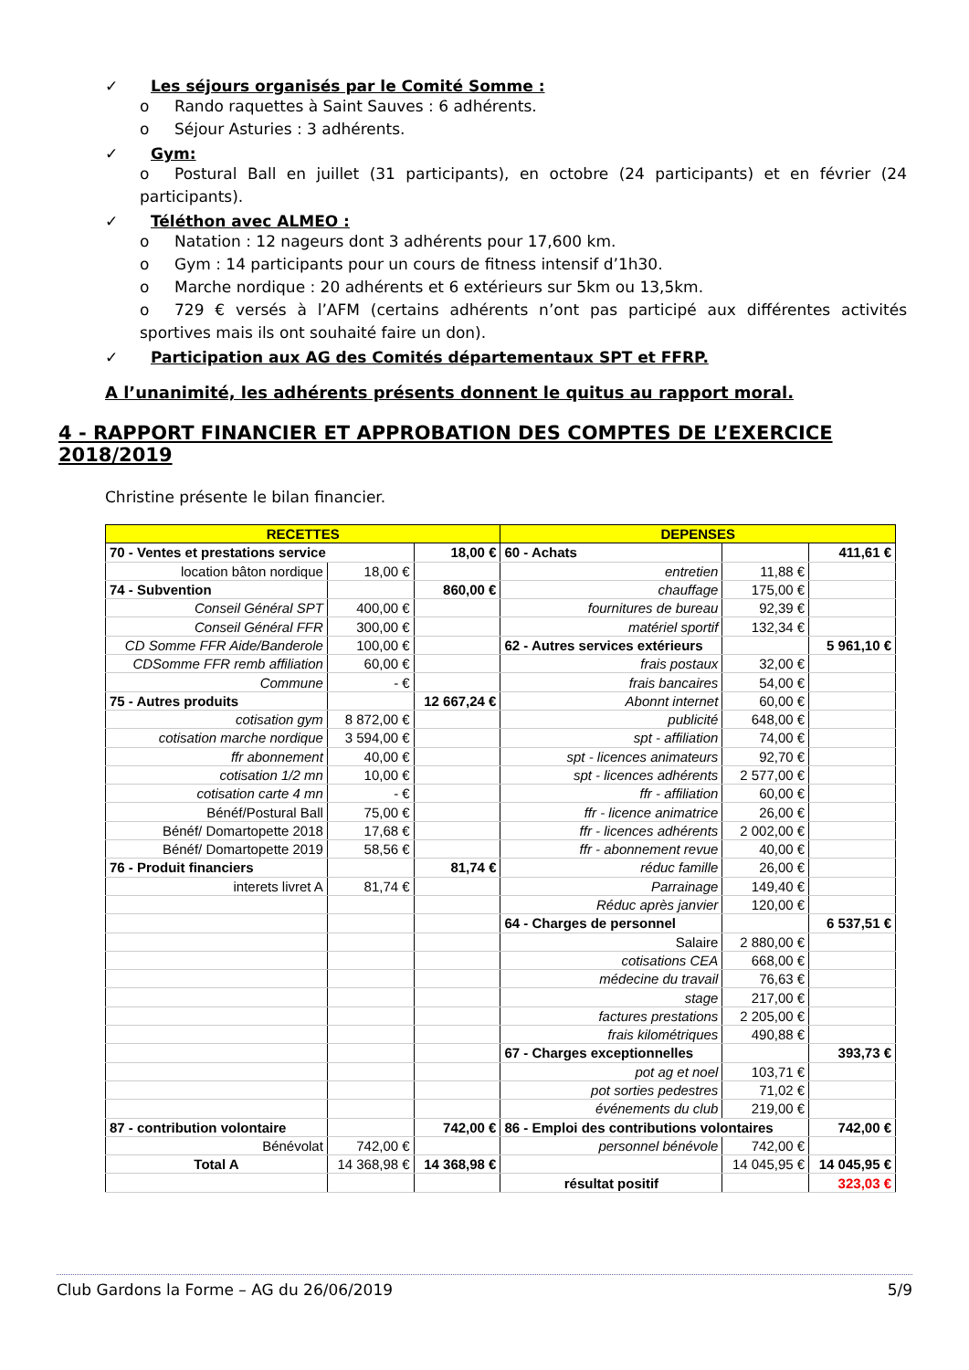✓ Les séjours organisés par le Comité Somme :
o Rando raquettes à Saint Sauves : 6 adhérents.
o Séjour Asturies : 3 adhérents.
✓ Gym:
o Postural Ball en juillet (31 participants), en octobre (24 participants) et en février (24 participants).
✓ Téléthon avec ALMEO :
o Natation : 12 nageurs dont 3 adhérents pour 17,600 km.
o Gym : 14 participants pour un cours de fitness intensif d’1h30.
o Marche nordique : 20 adhérents et 6 extérieurs sur 5km ou 13,5km.
o 729 € versés à l’AFM (certains adhérents n’ont pas participé aux différentes activités sportives mais ils ont souhaité faire un don).
✓ Participation aux AG des Comités départementaux SPT et FFRP.
A l’unanimité, les adhérents présents donnent le quitus au rapport moral.
4 - RAPPORT FINANCIER ET APPROBATION DES COMPTES DE L’EXERCICE 2018/2019
Christine présente le bilan financier.
| RECETTES | | | DEPENSES | | |
| 70 - Ventes et prestations service | | 18,00 € | 60 - Achats | | 411,61 € |
| location bâton nordique | 18,00 € | | entretien | 11,88 € | |
| 74 - Subvention | | 860,00 € | chauffage | 175,00 € | |
| Conseil Général SPT | 400,00 € | | fournitures de bureau | 92,39 € | |
| Conseil Général FFR | 300,00 € | | matériel sportif | 132,34 € | |
| CD Somme FFR Aide/Banderole | 100,00 € | | 62 - Autres services extérieurs | | 5 961,10 € |
| CDSomme FFR remb affiliation | 60,00 € | | frais postaux | 32,00 € | |
| Commune | - € | | frais bancaires | 54,00 € | |
| 75 - Autres produits | | 12 667,24 € | Abonnt internet | 60,00 € | |
| cotisation gym | 8 872,00 € | | publicité | 648,00 € | |
| cotisation marche nordique | 3 594,00 € | | spt - affiliation | 74,00 € | |
| ffr abonnement | 40,00 € | | spt - licences animateurs | 92,70 € | |
| cotisation 1/2 mn | 10,00 € | | spt - licences adhérents | 2 577,00 € | |
| cotisation carte 4 mn | - € | | ffr - affiliation | 60,00 € | |
| Bénéf/Postural Ball | 75,00 € | | ffr - licence animatrice | 26,00 € | |
| Bénéf/ Domartopette 2018 | 17,68 € | | ffr - licences adhérents | 2 002,00 € | |
| Bénéf/ Domartopette 2019 | 58,56 € | | ffr - abonnement revue | 40,00 € | |
| 76 - Produit financiers | | 81,74 € | réduc famille | 26,00 € | |
| interets livret A | 81,74 € | | Parrainage | 149,40 € | |
| | | | Réduc après janvier | 120,00 € | |
| | | | 64 - Charges de personnel | | 6 537,51 € |
| | | | Salaire | 2 880,00 € | |
| | | | cotisations CEA | 668,00 € | |
| | | | médecine du travail | 76,63 € | |
| | | | stage | 217,00 € | |
| | | | factures prestations | 2 205,00 € | |
| | | | frais kilométriques | 490,88 € | |
| | | | 67 - Charges exceptionnelles | | 393,73 € |
| | | | pot ag et noel | 103,71 € | |
| | | | pot sorties pedestres | 71,02 € | |
| | | | événements du club | 219,00 € | |
| 87 - contribution volontaire | | 742,00 € | 86 - Emploi des contributions volontaires | | 742,00 € |
| Bénévolat | 742,00 € | | personnel bénévole | 742,00 € | |
| Total A | 14 368,98 € | 14 368,98 € | | 14 045,95 € | 14 045,95 € |
| | | | résultat positif | | 323,03 € |
Club Gardons la Forme – AG du 26/06/2019 5/9